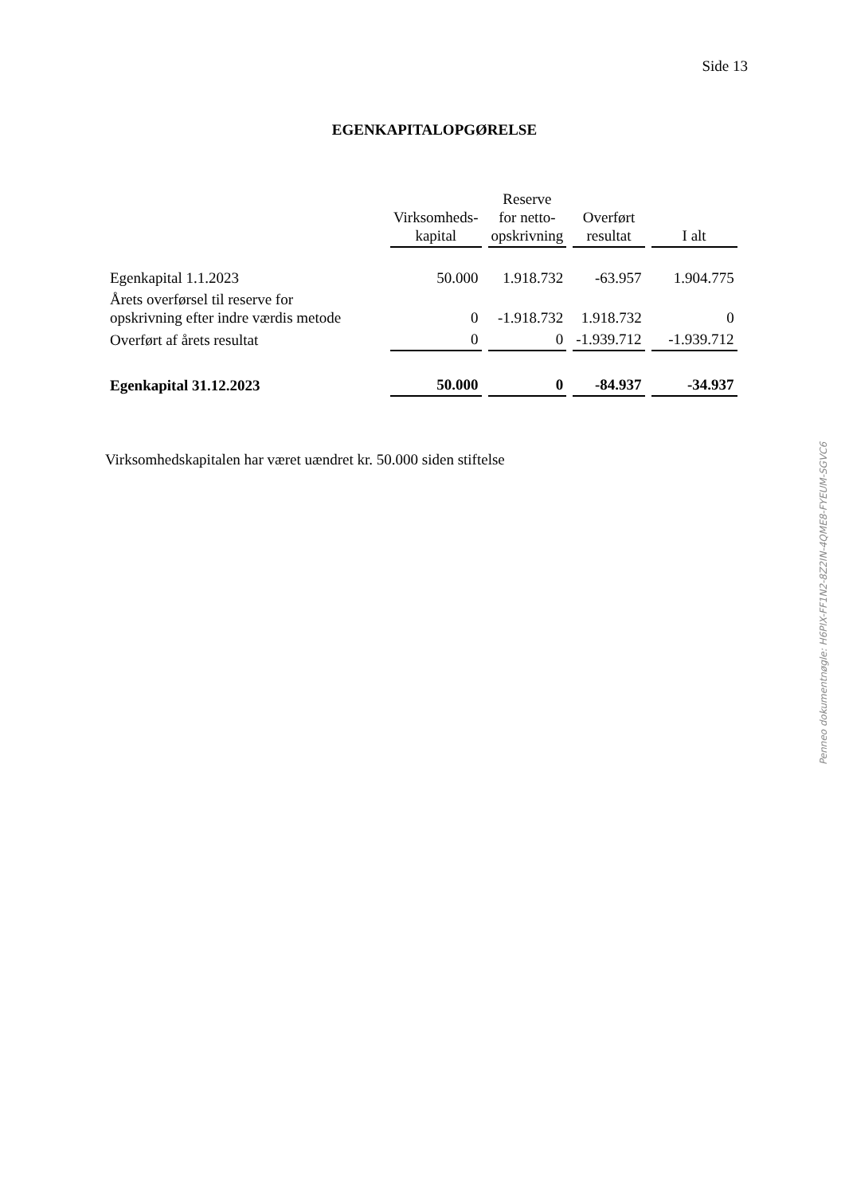Side 13
EGENKAPITALOPGØRELSE
| | Virksomheds- kapital | Reserve for netto- opskrivning | Overført resultat | I alt |
| Egenkapital 1.1.2023 | 50.000 | 1.918.732 | -63.957 | 1.904.775 |
| Årets overførsel til reserve for opskrivning efter indre værdis metode | 0 | -1.918.732 | 1.918.732 | 0 |
| Overført af årets resultat | 0 | 0 | -1.939.712 | -1.939.712 |
| Egenkapital 31.12.2023 | 50.000 | 0 | -84.937 | -34.937 |
Virksomhedskapitalen har været uændret kr. 50.000 siden stiftelse
Penneo dokumentnøgle: H6PIX-FF1N2-8Z2IN-4QME8-FYEUM-SGVC6